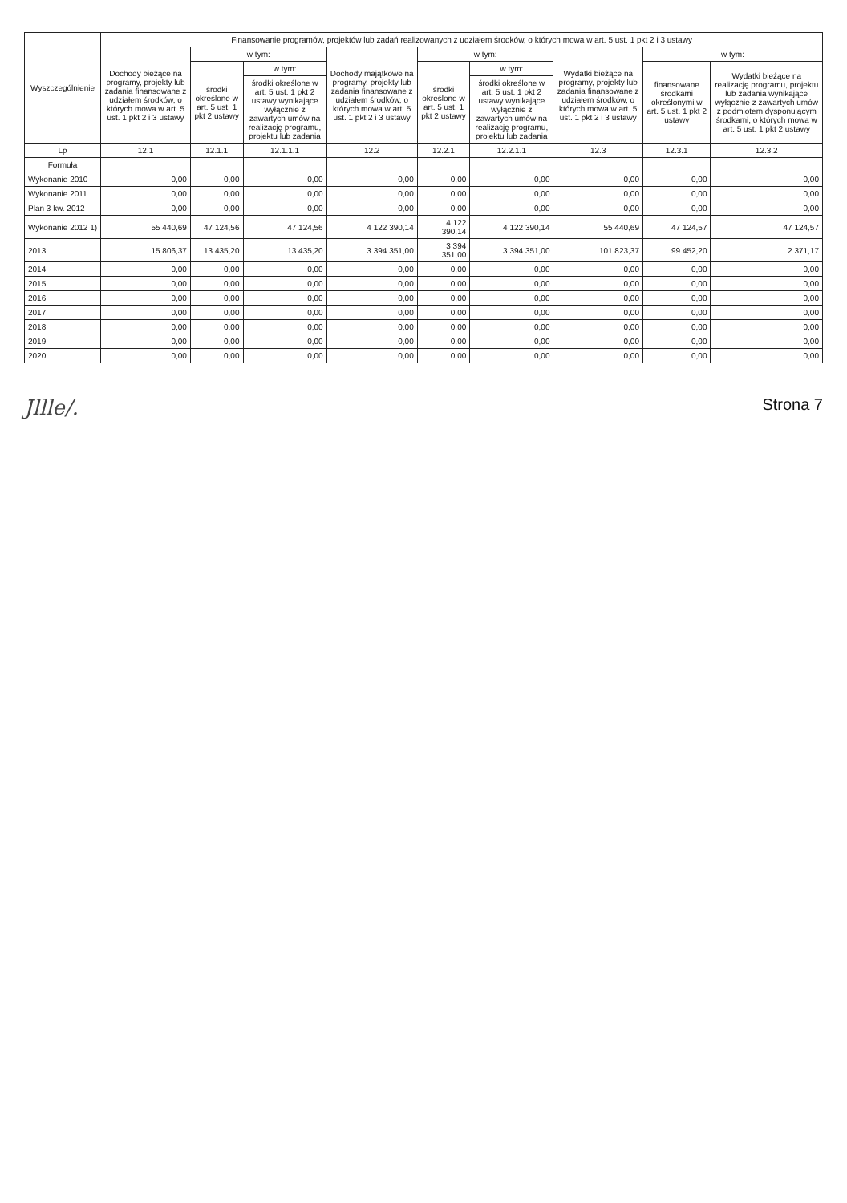| Wyszczególnienie | Finansowanie programów, projektów lub zadań realizowanych z udziałem środków, o których mowa w art. 5 ust. 1 pkt 2 i 3 ustawy | | | | | | | | |
| --- | --- | --- | --- | --- | --- | --- | --- | --- | --- |
| | Dochody bieżące na programy, projekty lub zadania finansowane z udziałem środków, o których mowa w art. 5 ust. 1 pkt 2 i 3 ustawy | w tym: | | Dochody majątkowe na programy, projekty lub zadania finansowane z udziałem środków, o których mowa w art. 5 ust. 1 pkt 2 i 3 ustawy | w tym: | | Wydatki bieżące na programy, projekty lub zadania finansowane z udziałem środków, o których mowa w art. 5 ust. 1 pkt 2 i 3 ustawy | w tym: | |
| | | środki określone w art. 5 ust. 1 pkt 2 ustawy | w tym: | | środki określone w art. 5 ust. 1 pkt 2 ustawy | w tym: | | finansowane środkami określonymi w art. 5 ust. 1 pkt 2 ustawy | Wydatki bieżące na realizację programu, projektu lub zadania wynikające wyłącznie z zawartych umów z podmiotem dysponującym środkami, o których mowa w art. 5 ust. 1 pkt 2 ustawy |
| | | | środki określone w art. 5 ust. 1 pkt 2 ustawy wynikające wyłącznie z zawartych umów na realizację programu, projektu lub zadania | | | środki określone w art. 5 ust. 1 pkt 2 ustawy wynikające wyłącznie z zawartych umów na realizację programu, projektu lub zadania | | | |
| Lp | 12.1 | 12.1.1 | 12.1.1.1 | 12.2 | 12.2.1 | 12.2.1.1 | 12.3 | 12.3.1 | 12.3.2 |
| Formuła | | | | | | | | | |
| Wykonanie 2010 | 0,00 | 0,00 | 0,00 | 0,00 | 0,00 | 0,00 | 0,00 | 0,00 | 0,00 |
| Wykonanie 2011 | 0,00 | 0,00 | 0,00 | 0,00 | 0,00 | 0,00 | 0,00 | 0,00 | 0,00 |
| Plan 3 kw. 2012 | 0,00 | 0,00 | 0,00 | 0,00 | 0,00 | 0,00 | 0,00 | 0,00 | 0,00 |
| Wykonanie 2012 1) | 55 440,69 | 47 124,56 | 47 124,56 | 4 122 390,14 | 4 122 390,14 | 4 122 390,14 | 55 440,69 | 47 124,57 | 47 124,57 |
| 2013 | 15 806,37 | 13 435,20 | 13 435,20 | 3 394 351,00 | 3 394 351,00 | 3 394 351,00 | 101 823,37 | 99 452,20 | 2 371,17 |
| 2014 | 0,00 | 0,00 | 0,00 | 0,00 | 0,00 | 0,00 | 0,00 | 0,00 | 0,00 |
| 2015 | 0,00 | 0,00 | 0,00 | 0,00 | 0,00 | 0,00 | 0,00 | 0,00 | 0,00 |
| 2016 | 0,00 | 0,00 | 0,00 | 0,00 | 0,00 | 0,00 | 0,00 | 0,00 | 0,00 |
| 2017 | 0,00 | 0,00 | 0,00 | 0,00 | 0,00 | 0,00 | 0,00 | 0,00 | 0,00 |
| 2018 | 0,00 | 0,00 | 0,00 | 0,00 | 0,00 | 0,00 | 0,00 | 0,00 | 0,00 |
| 2019 | 0,00 | 0,00 | 0,00 | 0,00 | 0,00 | 0,00 | 0,00 | 0,00 | 0,00 |
| 2020 | 0,00 | 0,00 | 0,00 | 0,00 | 0,00 | 0,00 | 0,00 | 0,00 | 0,00 |
Jllle/. Strona 7